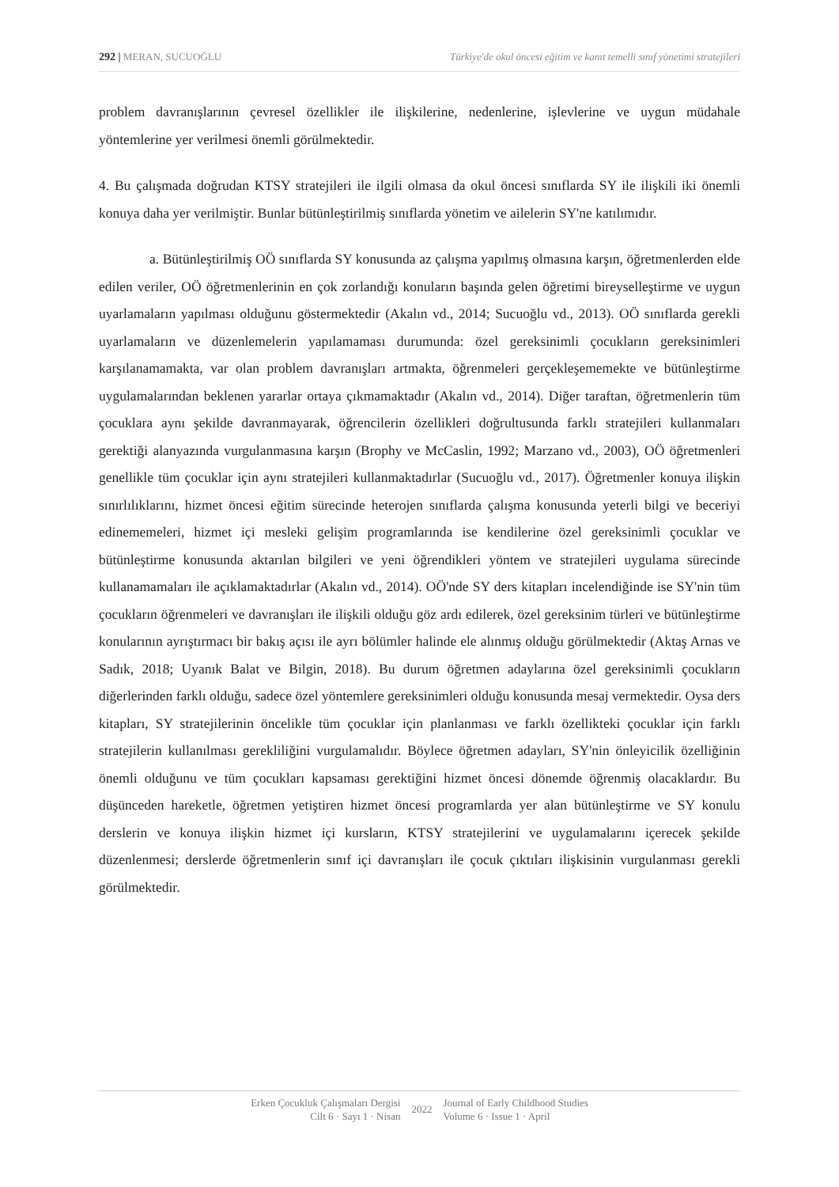292 | MERAN, SUCUOĞLU Türkiye'de okul öncesi eğitim ve kanıt temelli sınıf yönetimi stratejileri
problem davranışlarının çevresel özellikler ile ilişkilerine, nedenlerine, işlevlerine ve uygun müdahale yöntemlerine yer verilmesi önemli görülmektedir.
4. Bu çalışmada doğrudan KTSY stratejileri ile ilgili olmasa da okul öncesi sınıflarda SY ile ilişkili iki önemli konuya daha yer verilmiştir. Bunlar bütünleştirilmiş sınıflarda yönetim ve ailelerin SY'ne katılımıdır.
a. Bütünleştirilmiş OÖ sınıflarda SY konusunda az çalışma yapılmış olmasına karşın, öğretmenlerden elde edilen veriler, OÖ öğretmenlerinin en çok zorlandığı konuların başında gelen öğretimi bireyselleştirme ve uygun uyarlamaların yapılması olduğunu göstermektedir (Akalın vd., 2014; Sucuoğlu vd., 2013). OÖ sınıflarda gerekli uyarlamaların ve düzenlemelerin yapılamaması durumunda: özel gereksinimli çocukların gereksinimleri karşılanamamakta, var olan problem davranışları artmakta, öğrenmeleri gerçekleşememekte ve bütünleştirme uygulamalarından beklenen yararlar ortaya çıkmamaktadır (Akalın vd., 2014). Diğer taraftan, öğretmenlerin tüm çocuklara aynı şekilde davranmayarak, öğrencilerin özellikleri doğrultusunda farklı stratejileri kullanmaları gerektiği alanyazında vurgulanmasına karşın (Brophy ve McCaslin, 1992; Marzano vd., 2003), OÖ öğretmenleri genellikle tüm çocuklar için aynı stratejileri kullanmaktadırlar (Sucuoğlu vd., 2017). Öğretmenler konuya ilişkin sınırlılıklarını, hizmet öncesi eğitim sürecinde heterojen sınıflarda çalışma konusunda yeterli bilgi ve beceriyi edinememeleri, hizmet içi mesleki gelişim programlarında ise kendilerine özel gereksinimli çocuklar ve bütünleştirme konusunda aktarılan bilgileri ve yeni öğrendikleri yöntem ve stratejileri uygulama sürecinde kullanamamaları ile açıklamaktadırlar (Akalın vd., 2014). OÖ'nde SY ders kitapları incelendiğinde ise SY'nin tüm çocukların öğrenmeleri ve davranışları ile ilişkili olduğu göz ardı edilerek, özel gereksinim türleri ve bütünleştirme konularının ayrıştırmacı bir bakış açısı ile ayrı bölümler halinde ele alınmış olduğu görülmektedir (Aktaş Arnas ve Sadık, 2018; Uyanık Balat ve Bilgin, 2018). Bu durum öğretmen adaylarına özel gereksinimli çocukların diğerlerinden farklı olduğu, sadece özel yöntemlere gereksinimleri olduğu konusunda mesaj vermektedir. Oysa ders kitapları, SY stratejilerinin öncelikle tüm çocuklar için planlanması ve farklı özellikteki çocuklar için farklı stratejilerin kullanılması gerekliliğini vurgulamalıdır. Böylece öğretmen adayları, SY'nin önleyicilik özelliğinin önemli olduğunu ve tüm çocukları kapsaması gerektiğini hizmet öncesi dönemde öğrenmiş olacaklardır. Bu düşünceden hareketle, öğretmen yetiştiren hizmet öncesi programlarda yer alan bütünleştirme ve SY konulu derslerin ve konuya ilişkin hizmet içi kursların, KTSY stratejilerini ve uygulamalarını içerecek şekilde düzenlenmesi; derslerde öğretmenlerin sınıf içi davranışları ile çocuk çıktıları ilişkisinin vurgulanması gerekli görülmektedir.
Erken Çocukluk Çalışmaları Dergisi
Cilt 6 · Sayı 1 · Nisan
2022
Journal of Early Childhood Studies
Volume 6 · Issue 1 · April